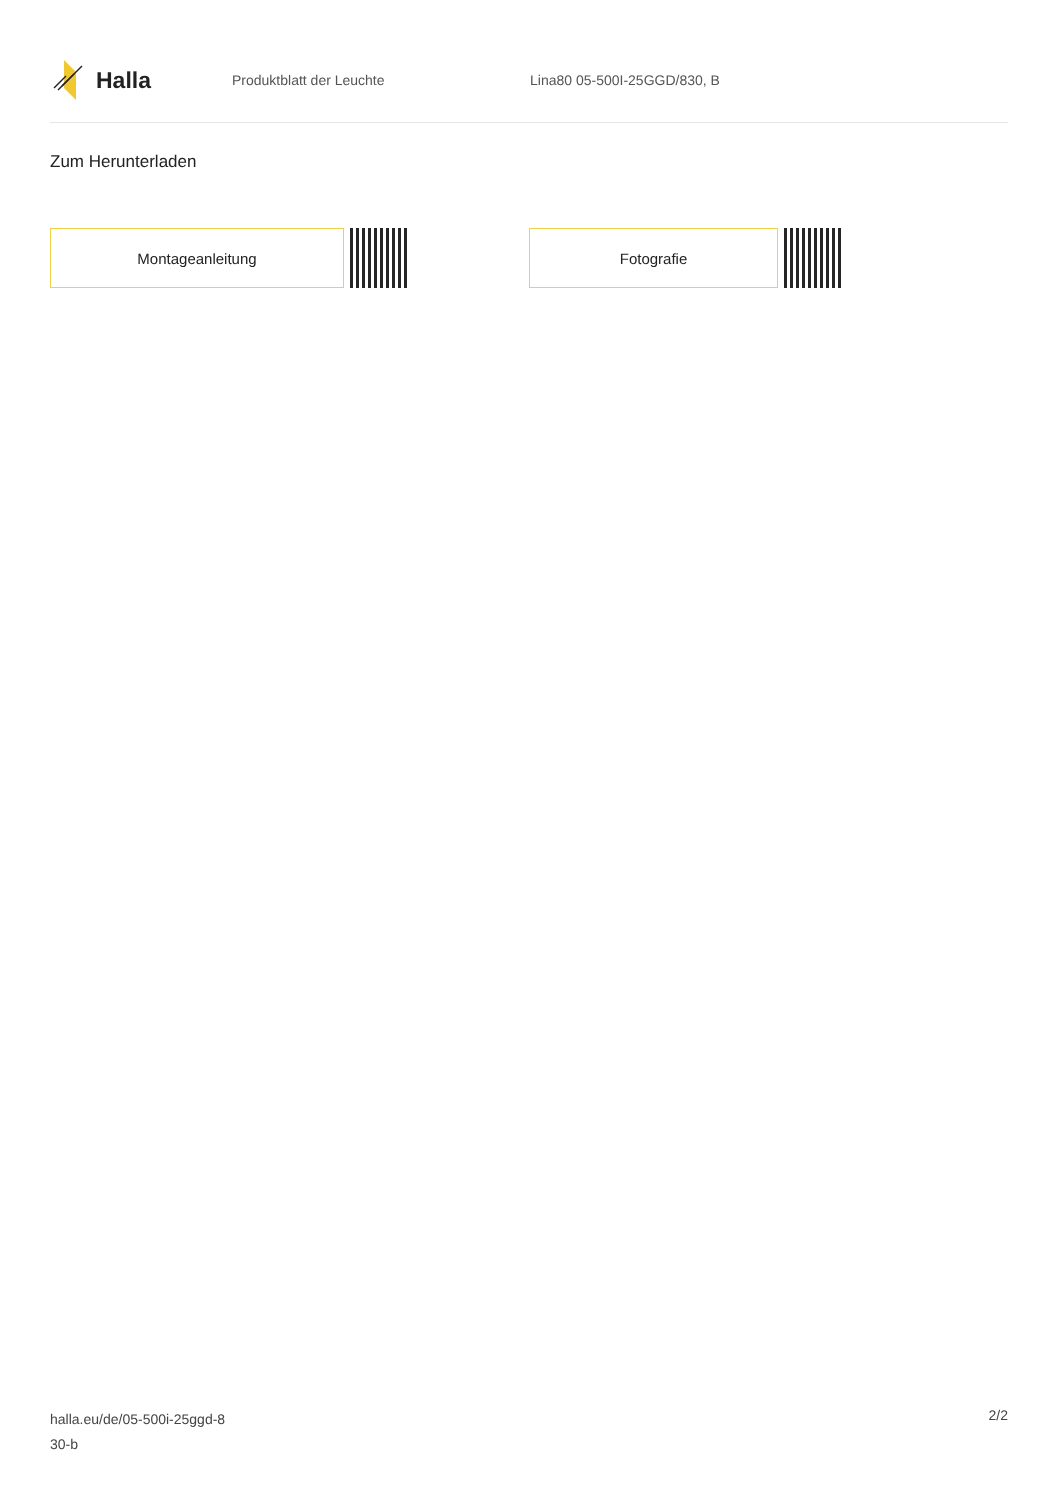Halla
Produktblatt der Leuchte Lina80 05-500I-25GGD/830, B
Zum Herunterladen
Montageanleitung Fotografie
halla.eu/de/05-500i-25ggd-8
30-b
2/2